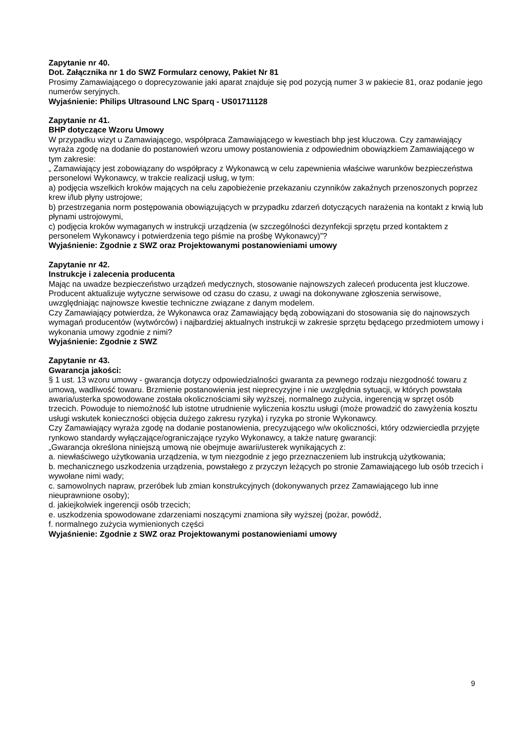Zapytanie nr 40.
Dot. Załącznika nr 1 do SWZ Formularz cenowy, Pakiet Nr 81
Prosimy Zamawiającego o doprecyzowanie jaki aparat znajduje się pod pozycją numer 3 w pakiecie 81, oraz podanie jego numerów seryjnych.
Wyjaśnienie: Philips Ultrasound LNC Sparq - US01711128
Zapytanie nr 41.
BHP dotyczące Wzoru Umowy
W przypadku wizyt u Zamawiającego, współpraca Zamawiającego w kwestiach bhp jest kluczowa. Czy zamawiający wyraża zgodę na dodanie do postanowień wzoru umowy postanowienia z odpowiednim obowiązkiem Zamawiającego w tym zakresie:
„ Zamawiający jest zobowiązany do współpracy z Wykonawcą w celu zapewnienia właściwe warunków bezpieczeństwa personelowi Wykonawcy, w trakcie realizacji usług, w tym:
a) podjęcia wszelkich kroków mających na celu zapobieżenie przekazaniu czynników zakaźnych przenoszonych poprzez krew i/lub płyny ustrojowe;
b) przestrzegania norm postępowania obowiązujących w przypadku zdarzeń dotyczących narażenia na kontakt z krwią lub płynami ustrojowymi,
c) podjęcia kroków wymaganych w instrukcji urządzenia (w szczególności dezynfekcji sprzętu przed kontaktem z personelem Wykonawcy i potwierdzenia tego piśmie na prośbę Wykonawcy)”?
Wyjaśnienie: Zgodnie z SWZ oraz Projektowanymi postanowieniami umowy
Zapytanie nr 42.
Instrukcje i zalecenia producenta
Mając na uwadze bezpieczeństwo urządzeń medycznych, stosowanie najnowszych zaleceń producenta jest kluczowe. Producent aktualizuje wytyczne serwisowe od czasu do czasu, z uwagi na dokonywane zgłoszenia serwisowe, uwzględniając najnowsze kwestie techniczne związane z danym modelem.
Czy Zamawiający potwierdza, że Wykonawca oraz Zamawiający będą zobowiązani do stosowania się do najnowszych wymagań producentów (wytwórców) i najbardziej aktualnych instrukcji w zakresie sprzętu będącego przedmiotem umowy i wykonania umowy zgodnie z nimi?
Wyjaśnienie: Zgodnie z SWZ
Zapytanie nr 43.
Gwarancja jakości:
§ 1 ust. 13 wzoru umowy - gwarancja dotyczy odpowiedzialności gwaranta za pewnego rodzaju niezgodność towaru z umową, wadliwość towaru. Brzmienie postanowienia jest nieprecyzyjne i nie uwzględnia sytuacji, w których powstała awaria/usterka spowodowane została okolicznościami siły wyższej, normalnego zużycia, ingerencją w sprzęt osób trzecich. Powoduje to niemożność lub istotne utrudnienie wyliczenia kosztu usługi (może prowadzić do zawyżenia kosztu usługi wskutek konieczności objęcia dużego zakresu ryzyka) i ryzyka po stronie Wykonawcy.
Czy Zamawiający wyraża zgodę na dodanie postanowienia, precyzującego w/w okoliczności, który odzwierciedla przyjęte rynkowo standardy wyłączające/ograniczające ryzyko Wykonawcy, a także naturę gwarancji:
„Gwarancja określona niniejszą umową nie obejmuje awarii/usterek wynikających z:
a. niewłaściwego użytkowania urządzenia, w tym niezgodnie z jego przeznaczeniem lub instrukcją użytkowania;
b. mechanicznego uszkodzenia urządzenia, powstałego z przyczyn leżących po stronie Zamawiającego lub osób trzecich i wywołane nimi wady;
c. samowolnych napraw, przeróbek lub zmian konstrukcyjnych (dokonywanych przez Zamawiającego lub inne nieuprawnione osoby);
d. jakiejkolwiek ingerencji osób trzecich;
e. uszkodzenia spowodowane zdarzeniami noszącymi znamiona siły wyższej (pożar, powódź,
f. normalnego zużycia wymienionych części
Wyjaśnienie: Zgodnie z SWZ oraz Projektowanymi postanowieniami umowy
9